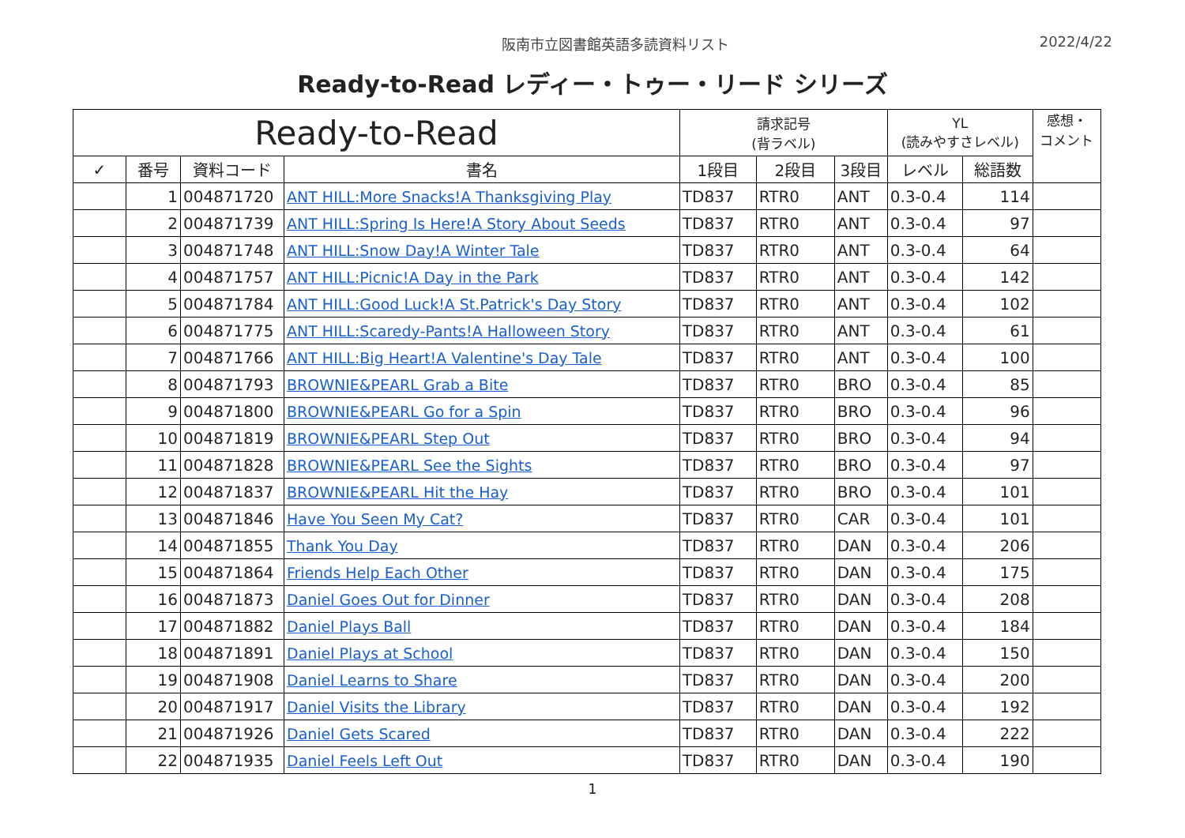阪南市立図書館英語多読資料リスト 2022/4/22
Ready-to-Read レディー・トゥー・リード シリーズ
| Ready-to-Read | | | | 請求記号 (背ラベル) | | | YL (読みやすさレベル) | | 感想・ コメント |
| --- | --- | --- | --- | --- | --- | --- | --- | --- | --- |
| ✓ | 番号 | 資料コード | 書名 | 1段目 | 2段目 | 3段目 | レベル | 総語数 | |
| | 1 | 004871720 | ANT HILL:More Snacks!A Thanksgiving Play | TD837 | RTR0 | ANT | 0.3-0.4 | 114 | |
| | 2 | 004871739 | ANT HILL:Spring Is Here!A Story About Seeds | TD837 | RTR0 | ANT | 0.3-0.4 | 97 | |
| | 3 | 004871748 | ANT HILL:Snow Day!A Winter Tale | TD837 | RTR0 | ANT | 0.3-0.4 | 64 | |
| | 4 | 004871757 | ANT HILL:Picnic!A Day in the Park | TD837 | RTR0 | ANT | 0.3-0.4 | 142 | |
| | 5 | 004871784 | ANT HILL:Good Luck!A St.Patrick's Day Story | TD837 | RTR0 | ANT | 0.3-0.4 | 102 | |
| | 6 | 004871775 | ANT HILL:Scaredy-Pants!A Halloween Story | TD837 | RTR0 | ANT | 0.3-0.4 | 61 | |
| | 7 | 004871766 | ANT HILL:Big Heart!A Valentine's Day Tale | TD837 | RTR0 | ANT | 0.3-0.4 | 100 | |
| | 8 | 004871793 | BROWNIE&PEARL Grab a Bite | TD837 | RTR0 | BRO | 0.3-0.4 | 85 | |
| | 9 | 004871800 | BROWNIE&PEARL Go for a Spin | TD837 | RTR0 | BRO | 0.3-0.4 | 96 | |
| | 10 | 004871819 | BROWNIE&PEARL Step Out | TD837 | RTR0 | BRO | 0.3-0.4 | 94 | |
| | 11 | 004871828 | BROWNIE&PEARL See the Sights | TD837 | RTR0 | BRO | 0.3-0.4 | 97 | |
| | 12 | 004871837 | BROWNIE&PEARL Hit the Hay | TD837 | RTR0 | BRO | 0.3-0.4 | 101 | |
| | 13 | 004871846 | Have You Seen My Cat? | TD837 | RTR0 | CAR | 0.3-0.4 | 101 | |
| | 14 | 004871855 | Thank You Day | TD837 | RTR0 | DAN | 0.3-0.4 | 206 | |
| | 15 | 004871864 | Friends Help Each Other | TD837 | RTR0 | DAN | 0.3-0.4 | 175 | |
| | 16 | 004871873 | Daniel Goes Out for Dinner | TD837 | RTR0 | DAN | 0.3-0.4 | 208 | |
| | 17 | 004871882 | Daniel Plays Ball | TD837 | RTR0 | DAN | 0.3-0.4 | 184 | |
| | 18 | 004871891 | Daniel Plays at School | TD837 | RTR0 | DAN | 0.3-0.4 | 150 | |
| | 19 | 004871908 | Daniel Learns to Share | TD837 | RTR0 | DAN | 0.3-0.4 | 200 | |
| | 20 | 004871917 | Daniel Visits the Library | TD837 | RTR0 | DAN | 0.3-0.4 | 192 | |
| | 21 | 004871926 | Daniel Gets Scared | TD837 | RTR0 | DAN | 0.3-0.4 | 222 | |
| | 22 | 004871935 | Daniel Feels Left Out | TD837 | RTR0 | DAN | 0.3-0.4 | 190 | |
1